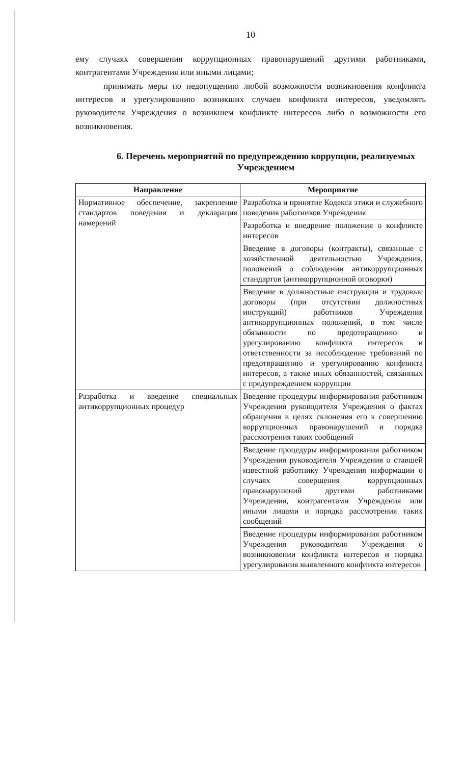10
ему случаях совершения коррупционных правонарушений другими работниками, контрагентами Учреждения или иными лицами;
принимать меры по недопущению любой возможности возникновения конфликта интересов и урегулированию возникших случаев конфликта интересов, уведомлять руководителя Учреждения о возникшем конфликте интересов либо о возможности его возникновения.
6. Перечень мероприятий по предупреждению коррупции, реализуемых Учреждением
| Направление | Мероприятие |
| --- | --- |
| Нормативное обеспечение, закрепление стандартов поведения и декларация намерений | Разработка и принятие Кодекса этики и служебного поведения работников Учреждения |
| | Разработка и внедрение положения о конфликте интересов |
| | Введение в договоры (контракты), связанные с хозяйственной деятельностью Учреждения, положений о соблюдении антикоррупционных стандартов (антикоррупционной оговорки) |
| | Введение в должностные инструкции и трудовые договоры (при отсутствии должностных инструкций) работников Учреждения антикоррупционных положений, в том числе обязанности по предотвращению и урегулированию конфликта интересов и ответственности за несоблюдение требований по предотвращению и урегулированию конфликта интересов, а также иных обязанностей, связанных с предупреждением коррупции |
| Разработка и введение специальных антикоррупционных процедур | Введение процедуры информирования работником Учреждения руководителя Учреждения о фактах обращения в целях склонения его к совершению коррупционных правонарушений и порядка рассмотрения таких сообщений |
| | Введение процедуры информирования работником Учреждения руководителя Учреждения о ставшей известной работнику Учреждения информации о случаях совершения коррупционных правонарушений другими работниками Учреждения, контрагентами Учреждения или иными лицами и порядка рассмотрения таких сообщений |
| | Введение процедуры информирования работником Учреждения руководителя Учреждения о возникновении конфликта интересов и порядка урегулирования выявленного конфликта интересов |